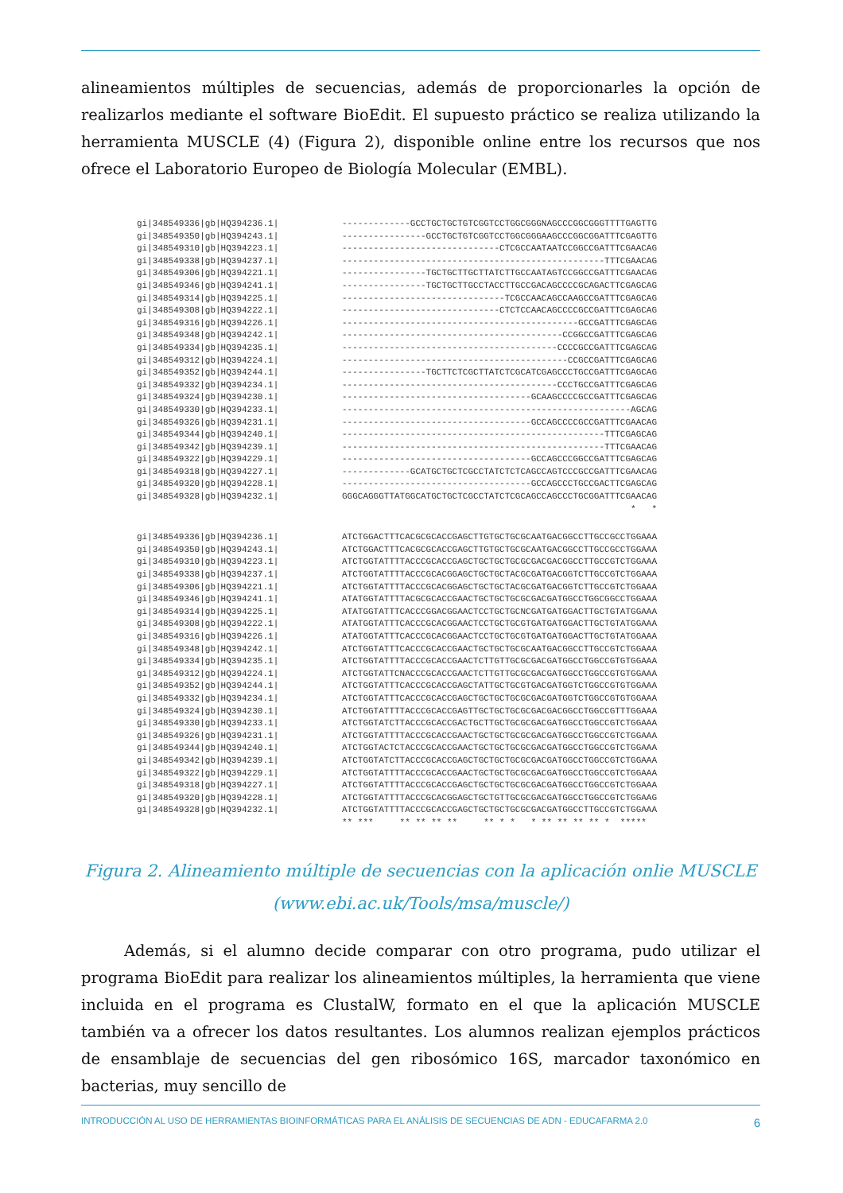alineamientos múltiples de secuencias, además de proporcionarles la opción de realizarlos mediante el software BioEdit. El supuesto práctico se realiza utilizando la herramienta MUSCLE (4) (Figura 2), disponible online entre los recursos que nos ofrece el Laboratorio Europeo de Biología Molecular (EMBL).
| gi/348549336/gb/HQ394236.1/ | -------------GCCTGCTGCTGTCGGTCCTGGCGGGNAGCCCGGCGGGTTTTGAGTTG |
| gi/348549350/gb/HQ394243.1/ | ----------------GCCTGCTGTCGGTCCTGGCGGGAAGCCCGGCGGATTTCGAGTTG |
| gi/348549310/gb/HQ394223.1/ | ------------------------------CTCGCCAATAATCCGGCCGATTTCGAACAG |
| gi/348549338/gb/HQ394237.1/ | --------------------------------------------------TTTCGAACAG |
| gi/348549306/gb/HQ394221.1/ | ----------------TGCTGCTTGCTTATCTTGCCAATAGTCCGGCCGATTTCGAACAG |
| gi/348549346/gb/HQ394241.1/ | ----------------TGCTGCTTGCCTACCTTGCCGACAGCCCCGCAGACTTCGAGCAG |
| gi/348549314/gb/HQ394225.1/ | -------------------------------TCGCCAACAGCCAAGCCGATTTCGAGCAG |
| gi/348549308/gb/HQ394222.1/ | ------------------------------CTCTCCAACAGCCCCGCCGATTTCGAGCAG |
| gi/348549316/gb/HQ394226.1/ | ---------------------------------------------GCCGATTTCGAGCAG |
| gi/348549348/gb/HQ394242.1/ | ------------------------------------------CCGGCCGATTTCGAGCAG |
| gi/348549334/gb/HQ394235.1/ | -----------------------------------------CCCCGCCGATTTCGAGCAG |
| gi/348549312/gb/HQ394224.1/ | -------------------------------------------CCGCCGATTTCGAGCAG |
| gi/348549352/gb/HQ394244.1/ | ----------------TGCTTCTCGCTTATCTCGCATCGAGCCCTGCCGATTTCGAGCAG |
| gi/348549332/gb/HQ394234.1/ | -----------------------------------------CCCTGCCGATTTCGAGCAG |
| gi/348549324/gb/HQ394230.1/ | ------------------------------------GCAAGCCCCGCCGATTTCGAGCAG |
| gi/348549330/gb/HQ394233.1/ | -------------------------------------------------------AGCAG |
| gi/348549326/gb/HQ394231.1/ | ------------------------------------GCCAGCCCCGCCGATTTCGAACAG |
| gi/348549344/gb/HQ394240.1/ | --------------------------------------------------TTTCGAGCAG |
| gi/348549342/gb/HQ394239.1/ | --------------------------------------------------TTTCGAACAG |
| gi/348549322/gb/HQ394229.1/ | ------------------------------------GCCAGCCCGGCCGATTTCGAGCAG |
| gi/348549318/gb/HQ394227.1/ | -------------GCATGCTGCTCGCCTATCTCTCAGCCAGTCCCGCCGATTTCGAACAG |
| gi/348549320/gb/HQ394228.1/ | ------------------------------------GCCAGCCCTGCCGACTTCGAGCAG |
| gi/348549328/gb/HQ394232.1/ | GGGCAGGGTTATGGCATGCTGCTCGCCTATCTCGCAGCCAGCCCTGCGGATTTCGAACAG |
| | * * |
| gi/348549336/gb/HQ394236.1/ | ATCTGGACTTTCACGCGCACCGAGCTTGTGCTGCGCAATGACGGCCTTGCCGCCTGGAAA |
| gi/348549350/gb/HQ394243.1/ | ATCTGGACTTTCACGCGCACCGAGCTTGTGCTGCGCAATGACGGCCTTGCCGCCTGGAAA |
| gi/348549310/gb/HQ394223.1/ | ATCTGGTATTTTACCCGCACCGAGCTGCTGCTGCGCGACGACGGCCTTGCCGTCTGGAAA |
| gi/348549338/gb/HQ394237.1/ | ATCTGGTATTTTACCCGCACGGAGCTGCTGCTACGCGATGACGGTCTTGCCGTCTGGAAA |
| gi/348549306/gb/HQ394221.1/ | ATCTGGTATTTTACCCGCACGGAGCTGCTGCTACGCGATGACGGTCTTGCCGTCTGGAAA |
| gi/348549346/gb/HQ394241.1/ | ATATGGTATTTTACGCGCACCGAACTGCTGCTGCGCGACGATGGCCTGGCGGCCTGGAAA |
| gi/348549314/gb/HQ394225.1/ | ATATGGTATTTCACCCGGACGGAACTCCTGCTGCNCGATGATGGACTTGCTGTATGGAAA |
| gi/348549308/gb/HQ394222.1/ | ATATGGTATTTCACCCGCACGGAACTCCTGCTGCGTGATGATGGACTTGCTGTATGGAAA |
| gi/348549316/gb/HQ394226.1/ | ATATGGTATTTCACCCGCACGGAACTCCTGCTGCGTGATGATGGACTTGCTGTATGGAAA |
| gi/348549348/gb/HQ394242.1/ | ATCTGGTATTTCACCCGCACCGAACTGCTGCTGCGCAATGACGGCCTTGCCGTCTGGAAA |
| gi/348549334/gb/HQ394235.1/ | ATCTGGTATTTTACCCGCACCGAACTCTTGTTGCGCGACGATGGCCTGGCCGTGTGGAAA |
| gi/348549312/gb/HQ394224.1/ | ATCTGGTATTCNACCCGCACCGAACTCTTGTTGCGCGACGATGGCCTGGCCGTGTGGAAA |
| gi/348549352/gb/HQ394244.1/ | ATCTGGTATTTCACCCGCACCGAGCTATTGCTGCGTGACGATGGTCTGGCCGTGTGGAAA |
| gi/348549332/gb/HQ394234.1/ | ATCTGGTATTTCACCCGCACCGAGCTGCTGCTGCGCGACGATGGTCTGGCCGTGTGGAAA |
| gi/348549324/gb/HQ394230.1/ | ATCTGGTATTTTACCCGCACCGAGTTGCTGCTGCGCGACGACGGCCTGGCCGTTTGGAAA |
| gi/348549330/gb/HQ394233.1/ | ATCTGGTATCTTACCCGCACCGACTGCTTGCTGCGCGACGATGGCCTGGCCGTCTGGAAA |
| gi/348549326/gb/HQ394231.1/ | ATCTGGTATTTTACCCGCACCGAACTGCTGCTGCGCGACGATGGCCTGGCCGTCTGGAAA |
| gi/348549344/gb/HQ394240.1/ | ATCTGGTACTCTACCCGCACCGAACTGCTGCTGCGCGACGATGGCCTGGCCGTCTGGAAA |
| gi/348549342/gb/HQ394239.1/ | ATCTGGTATCTTACCCGCACCGAGCTGCTGCTGCGCGACGATGGCCTGGCCGTCTGGAAA |
| gi/348549322/gb/HQ394229.1/ | ATCTGGTATTTTACCCGCACCGAACTGCTGCTGCGCGACGATGGCCTGGCCGTCTGGAAA |
| gi/348549318/gb/HQ394227.1/ | ATCTGGTATTTTACCCGCACCGAGCTGCTGCTGCGCGACGATGGCCTGGCCGTCTGGAAA |
| gi/348549320/gb/HQ394228.1/ | ATCTGGTATTTTACCCGCACGGAGCTGCTGTTGCGCGACGATGGCCTGGCCGTCTGGAAG |
| gi/348549328/gb/HQ394232.1/ | ATCTGGTATTTTACCCGCACCGAGCTGCTGCTGCGCGACGATGGCCTTGCCGTCTGGAAA |
| | ** *** ** ** ** ** ** * * * ** ** ** ** * ***** |
Figura 2. Alineamiento múltiple de secuencias con la aplicación onlie MUSCLE
(www.ebi.ac.uk/Tools/msa/muscle/)
Además, si el alumno decide comparar con otro programa, pudo utilizar el programa BioEdit para realizar los alineamientos múltiples, la herramienta que viene incluida en el programa es ClustalW, formato en el que la aplicación MUSCLE también va a ofrecer los datos resultantes. Los alumnos realizan ejemplos prácticos de ensamblaje de secuencias del gen ribosómico 16S, marcador taxonómico en bacterias, muy sencillo de
INTRODUCCIÓN AL USO DE HERRAMIENTAS BIOINFORMÁTICAS PARA EL ANÁLISIS DE SECUENCIAS DE ADN - EDUCAFARMA 2.0 6